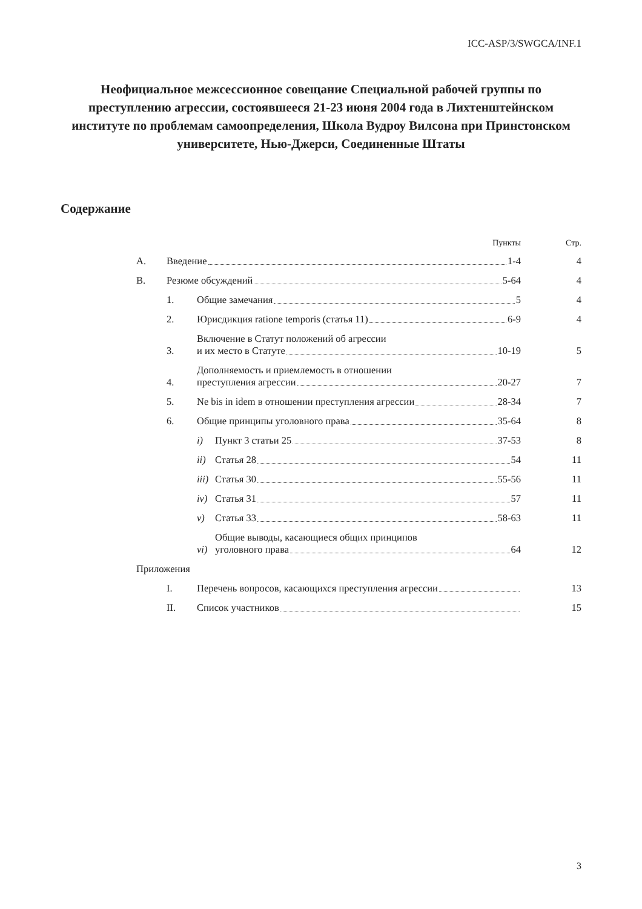ICC-ASP/3/SWGCA/INF.1
Неофициальное межсессионное совещание Специальной рабочей группы по преступлению агрессии, состоявшееся 21-23 июня 2004 года в Лихтенштейнском институте по проблемам самоопределения, Школа Вудроу Вилсона при Принстонском университете, Нью-Джерси, Соединенные Штаты
Содержание
| | | | Пункты | Стр. |
| A. | Введение 1-4 | | | 4 |
| B. | Резюме обсуждений 5-64 | | | 4 |
| | 1. | Общие замечания 5 | | 4 |
| | 2. | Юрисдикция ratione temporis (статья 11) 6-9 | | 4 |
| | 3. | Включение в Статут положений об агрессии и их место в Статуте 10-19 | | 5 |
| | 4. | Дополняемость и приемлемость в отношении преступления агрессии 20-27 | | 7 |
| | 5. | Ne bis in idem в отношении преступления агрессии 28-34 | | 7 |
| | 6. | Общие принципы уголовного права 35-64 | | 8 |
| | | i) | Пункт 3 статьи 25 37-53 | 8 |
| | | ii) | Статья 28 54 | 11 |
| | | iii) | Статья 30 55-56 | 11 |
| | | iv) | Статья 31 57 | 11 |
| | | v) | Статья 33 58-63 | 11 |
| | | vi) | Общие выводы, касающиеся общих принципов уголовного права 64 | 12 |
| Приложения | | | | |
| | I. | Перечень вопросов, касающихся преступления агрессии | | 13 |
| | II. | Список участников | | 15 |
3